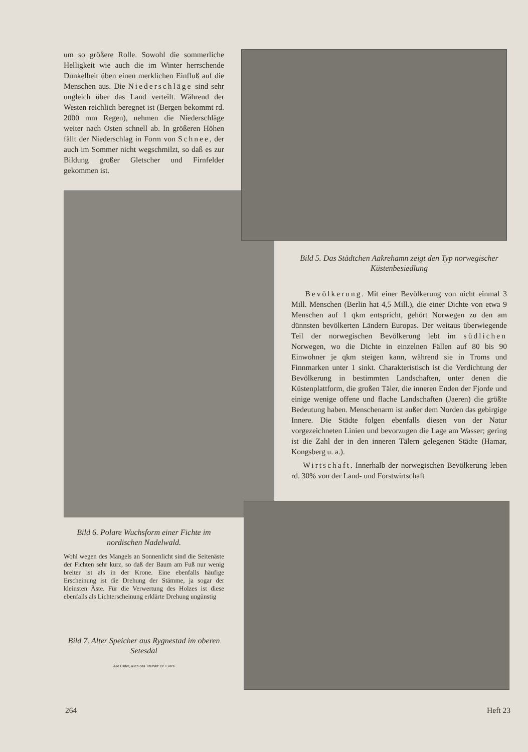um so größere Rolle. Sowohl die sommerliche Helligkeit wie auch die im Winter herrschende Dunkelheit üben einen merklichen Einfluß auf die Menschen aus. Die Niederschläge sind sehr ungleich über das Land verteilt. Während der Westen reichlich beregnet ist (Bergen bekommt rd. 2000 mm Regen), nehmen die Niederschläge weiter nach Osten schnell ab. In größeren Höhen fällt der Niederschlag in Form von Schnee, der auch im Sommer nicht wegschmilzt, so daß es zur Bildung großer Gletscher und Firnfelder gekommen ist.
Bild 6. Polare Wuchsform einer Fichte im nordischen Nadelwald.
Wohl wegen des Mangels an Sonnenlicht sind die Seitenäste der Fichten sehr kurz, so daß der Baum am Fuß nur wenig breiter ist als in der Krone. Eine ebenfalls häufige Erscheinung ist die Drehung der Stämme, ja sogar der kleinsten Äste. Für die Verwertung des Holzes ist diese ebenfalls als Lichterscheinung erklärte Drehung ungünstig
Bild 7. Alter Speicher aus Rygnestad im oberen Setesdal
Alle Bilder, auch das Titelbild: Dr. Evers
Bild 5. Das Städtchen Aakrehamn zeigt den Typ norwegischer Küstenbesiedlung
Bevölkerung. Mit einer Bevölkerung von nicht einmal 3 Mill. Menschen (Berlin hat 4,5 Mill.), die einer Dichte von etwa 9 Menschen auf 1 qkm entspricht, gehört Norwegen zu den am dünnsten bevölkerten Ländern Europas. Der weitaus überwiegende Teil der norwegischen Bevölkerung lebt im südlichen Norwegen, wo die Dichte in einzelnen Fällen auf 80 bis 90 Einwohner je qkm steigen kann, während sie in Troms und Finnmarken unter 1 sinkt. Charakteristisch ist die Verdichtung der Bevölkerung in bestimmten Landschaften, unter denen die Küstenplattform, die großen Täler, die inneren Enden der Fjorde und einige wenige offene und flache Landschaften (Jaeren) die größte Bedeutung haben. Menschenarm ist außer dem Norden das gebirgige Innere. Die Städte folgen ebenfalls diesen von der Natur vorgezeichneten Linien und bevorzugen die Lage am Wasser; gering ist die Zahl der in den inneren Tälern gelegenen Städte (Hamar, Kongsberg u. a.).
Wirtschaft. Innerhalb der norwegischen Bevölkerung leben rd. 30% von der Land- und Forstwirtschaft
264 Heft 23